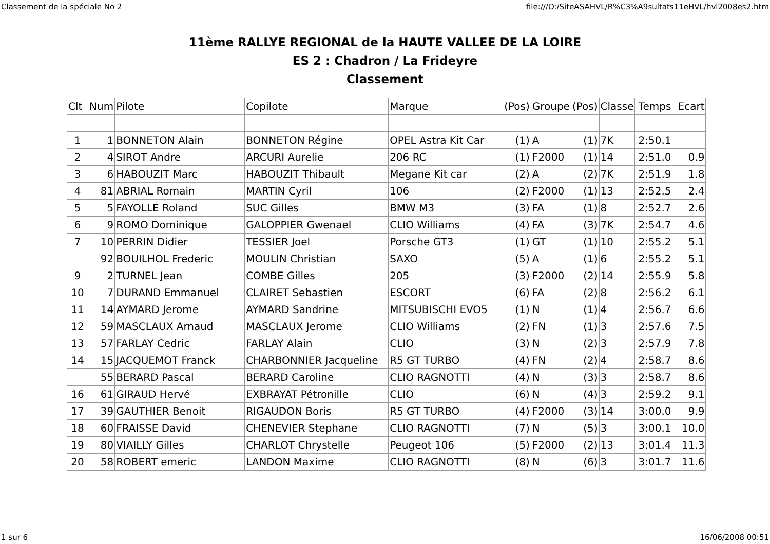Classement de la spéciale No 2 file:///O:/SiteASAHVL/R%C3%A9sultats11eHVL/hvl2008es2.htm
11ème RALLYE REGIONAL de la HAUTE VALLEE DE LA LOIRE
ES 2 : Chadron / La Frideyre
Classement
| Clt | Num | Pilote | Copilote | Marque | (Pos) | Groupe | (Pos) | Classe | Temps | Ecart |
| --- | --- | --- | --- | --- | --- | --- | --- | --- | --- | --- |
| 1 | 1 | BONNETON Alain | BONNETON Régine | OPEL Astra Kit Car | (1) | A | (1) | 7K | 2:50.1 | |
| 2 | 4 | SIROT Andre | ARCURI Aurelie | 206 RC | (1) | F2000 | (1) | 14 | 2:51.0 | 0.9 |
| 3 | 6 | HABOUZIT Marc | HABOUZIT Thibault | Megane Kit car | (2) | A | (2) | 7K | 2:51.9 | 1.8 |
| 4 | 81 | ABRIAL Romain | MARTIN Cyril | 106 | (2) | F2000 | (1) | 13 | 2:52.5 | 2.4 |
| 5 | 5 | FAYOLLE Roland | SUC Gilles | BMW M3 | (3) | FA | (1) | 8 | 2:52.7 | 2.6 |
| 6 | 9 | ROMO Dominique | GALOPPIER Gwenael | CLIO Williams | (4) | FA | (3) | 7K | 2:54.7 | 4.6 |
| 7 | 10 | PERRIN Didier | TESSIER Joel | Porsche GT3 | (1) | GT | (1) | 10 | 2:55.2 | 5.1 |
| | 92 | BOUILHOL Frederic | MOULIN Christian | SAXO | (5) | A | (1) | 6 | 2:55.2 | 5.1 |
| 9 | 2 | TURNEL Jean | COMBE Gilles | 205 | (3) | F2000 | (2) | 14 | 2:55.9 | 5.8 |
| 10 | 7 | DURAND Emmanuel | CLAIRET Sebastien | ESCORT | (6) | FA | (2) | 8 | 2:56.2 | 6.1 |
| 11 | 14 | AYMARD Jerome | AYMARD Sandrine | MITSUBISCHI EVO5 | (1) | N | (1) | 4 | 2:56.7 | 6.6 |
| 12 | 59 | MASCLAUX Arnaud | MASCLAUX Jerome | CLIO Williams | (2) | FN | (1) | 3 | 2:57.6 | 7.5 |
| 13 | 57 | FARLAY Cedric | FARLAY Alain | CLIO | (3) | N | (2) | 3 | 2:57.9 | 7.8 |
| 14 | 15 | JACQUEMOT Franck | CHARBONNIER Jacqueline | R5 GT TURBO | (4) | FN | (2) | 4 | 2:58.7 | 8.6 |
| | 55 | BERARD Pascal | BERARD Caroline | CLIO RAGNOTTI | (4) | N | (3) | 3 | 2:58.7 | 8.6 |
| 16 | 61 | GIRAUD Hervé | EXBRAYAT Pétronille | CLIO | (6) | N | (4) | 3 | 2:59.2 | 9.1 |
| 17 | 39 | GAUTHIER Benoit | RIGAUDON Boris | R5 GT TURBO | (4) | F2000 | (3) | 14 | 3:00.0 | 9.9 |
| 18 | 60 | FRAISSE David | CHENEVIER Stephane | CLIO RAGNOTTI | (7) | N | (5) | 3 | 3:00.1 | 10.0 |
| 19 | 80 | VIAILLY Gilles | CHARLOT Chrystelle | Peugeot 106 | (5) | F2000 | (2) | 13 | 3:01.4 | 11.3 |
| 20 | 58 | ROBERT emeric | LANDON Maxime | CLIO RAGNOTTI | (8) | N | (6) | 3 | 3:01.7 | 11.6 |
1 sur 6 16/06/2008 00:51